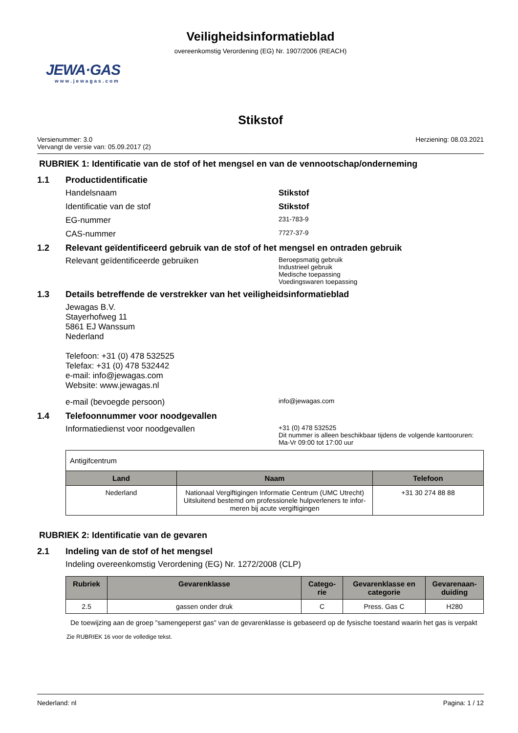Veiligheidsinformatieblad
overeenkomstig Verordening (EG) Nr. 1907/2006 (REACH)
JEWA·GAS
www.jewagas.com
Stikstof
Versienummer: 3.0
Vervangt de versie van: 05.09.2017 (2)
Herziening: 08.03.2021
RUBRIEK 1: Identificatie van de stof of het mengsel en van de vennootschap/onderneming
1.1 Productidentificatie
Handelsnaam Stikstof
Identificatie van de stof Stikstof
EG-nummer
231-783-9
CAS-nummer
7727-37-9
1.2 Relevant geïdentificeerd gebruik van de stof of het mengsel en ontraden gebruik
Relevant geïdentificeerde gebruiken
Beroepsmatig gebruik
Industrieel gebruik
Medische toepassing
Voedingswaren toepassing
1.3 Details betreffende de verstrekker van het veiligheidsinformatieblad
Jewagas B.V.
Stayerhofweg 11
5861 EJ Wanssum
Nederland
Telefoon: +31 (0) 478 532525
Telefax: +31 (0) 478 532442
e-mail: info@jewagas.com
Website: www.jewagas.nl
e-mail (bevoegde persoon)
info@jewagas.com
1.4 Telefoonnummer voor noodgevallen
Informatiedienst voor noodgevallen
+31 (0) 478 532525
Dit nummer is alleen beschikbaar tijdens de volgende kantooruren:
Ma-Vr 09:00 tot 17:00 uur
| Antigifcentrum | | |
| Land | Naam | Telefoon |
| Nederland | Nationaal Vergiftigingen Informatie Centrum (UMC Utrecht) Uitsluitend bestemd om professionele hulpverleners te infor- meren bij acute vergiftigingen | +31 30 274 88 88 |
RUBRIEK 2: Identificatie van de gevaren
2.1 Indeling van de stof of het mengsel
Indeling overeenkomstig Verordening (EG) Nr. 1272/2008 (CLP)
| Rubriek | Gevarenklasse | Catego- rie | Gevarenklasse en categorie | Gevarenaan- duiding |
| --- | --- | --- | --- | --- |
| 2.5 | gassen onder druk | C | Press. Gas C | H280 |
De toewijzing aan de groep "samengeperst gas" van de gevarenklasse is gebaseerd op de fysische toestand waarin het gas is verpakt
Zie RUBRIEK 16 voor de volledige tekst.
Nederland: nl Pagina: 1 / 12